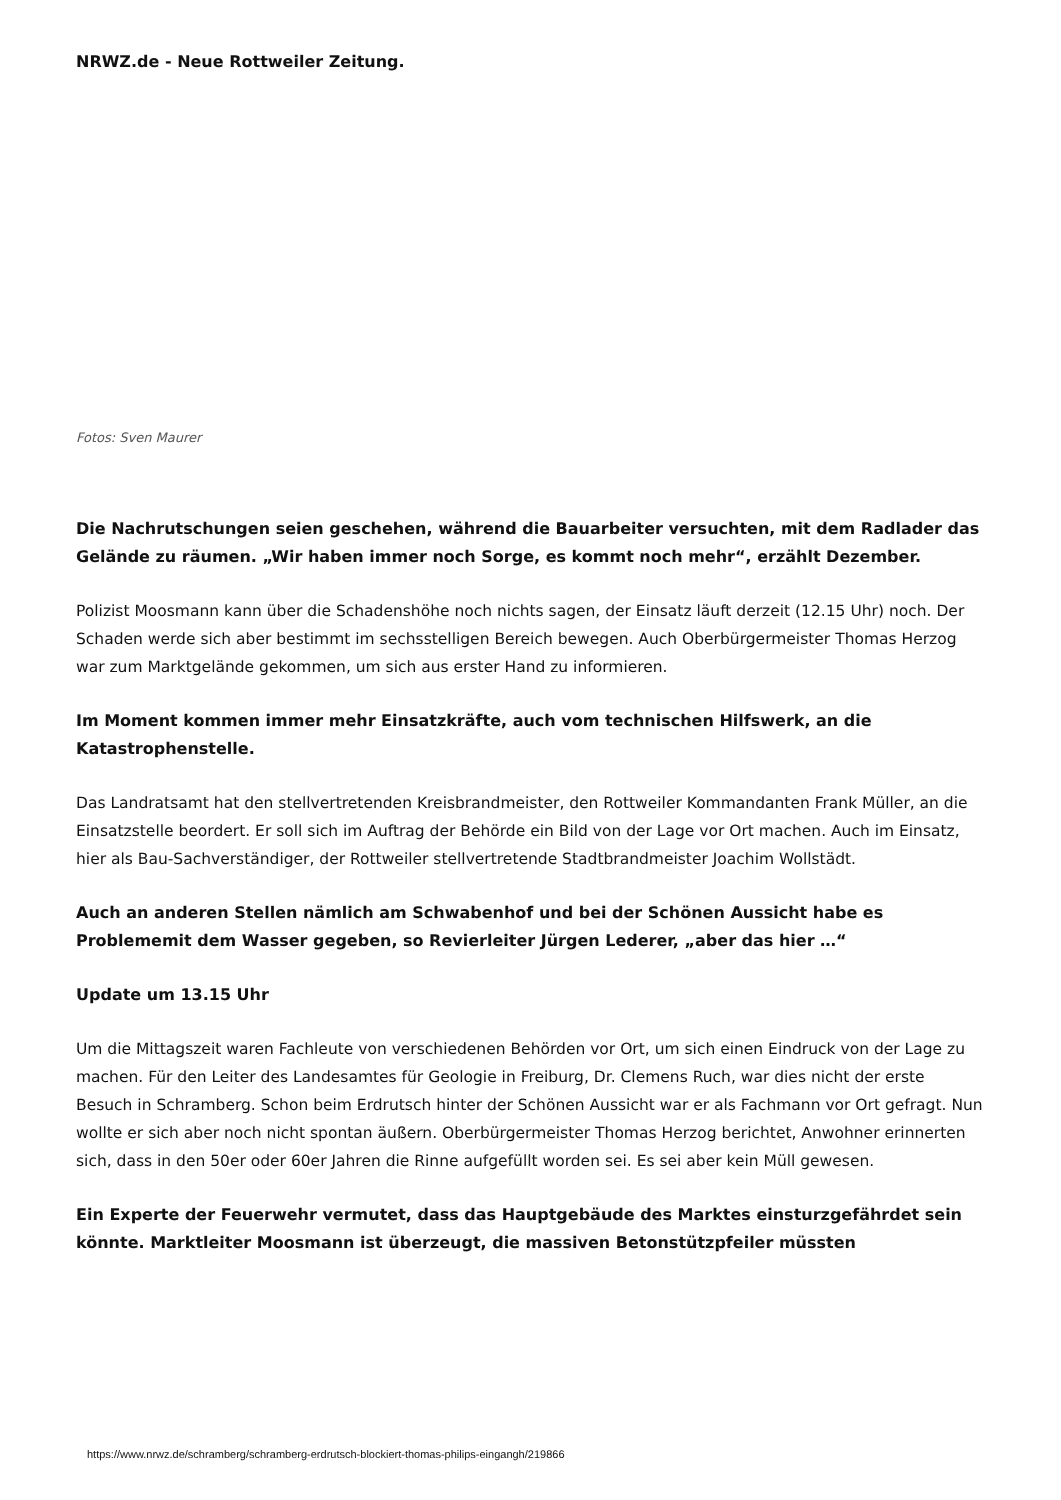NRWZ.de - Neue Rottweiler Zeitung.
Fotos: Sven Maurer
Die Nachrutschungen seien geschehen, während die Bauarbeiter versuchten, mit dem Radlader das Gelände zu räumen. „Wir haben immer noch Sorge, es kommt noch mehr“, erzählt Dezember.
Polizist Moosmann kann über die Schadenshöhe noch nichts sagen, der Einsatz läuft derzeit (12.15 Uhr) noch. Der Schaden werde sich aber bestimmt im sechsstelligen Bereich bewegen. Auch Oberbürgermeister Thomas Herzog war zum Marktgelände gekommen, um sich aus erster Hand zu informieren.
Im Moment kommen immer mehr Einsatzkräfte, auch vom technischen Hilfswerk, an die Katastrophenstelle.
Das Landratsamt hat den stellvertretenden Kreisbrandmeister, den Rottweiler Kommandanten Frank Müller, an die Einsatzstelle beordert. Er soll sich im Auftrag der Behörde ein Bild von der Lage vor Ort machen. Auch im Einsatz, hier als Bau-Sachverständiger, der Rottweiler stellvertretende Stadtbrandmeister Joachim Wollstädt.
Auch an anderen Stellen nämlich am Schwabenhof und bei der Schönen Aussicht habe es Problememit dem Wasser gegeben, so Revierleiter Jürgen Lederer, „aber das hier …“
Update um 13.15 Uhr
Um die Mittagszeit waren Fachleute von verschiedenen Behörden vor Ort, um sich einen Eindruck von der Lage zu machen. Für den Leiter des Landesamtes für Geologie in Freiburg, Dr. Clemens Ruch, war dies nicht der erste Besuch in Schramberg. Schon beim Erdrutsch hinter der Schönen Aussicht war er als Fachmann vor Ort gefragt. Nun wollte er sich aber noch nicht spontan äußern. Oberbürgermeister Thomas Herzog berichtet, Anwohner erinnerten sich, dass in den 50er oder 60er Jahren die Rinne aufgefüllt worden sei. Es sei aber kein Müll gewesen.
Ein Experte der Feuerwehr vermutet, dass das Hauptgebäude des Marktes einsturzgefährdet sein könnte. Marktleiter Moosmann ist überzeugt, die massiven Betonstützpfeiler müssten
https://www.nrwz.de/schramberg/schramberg-erdrutsch-blockiert-thomas-philips-eingangh/219866